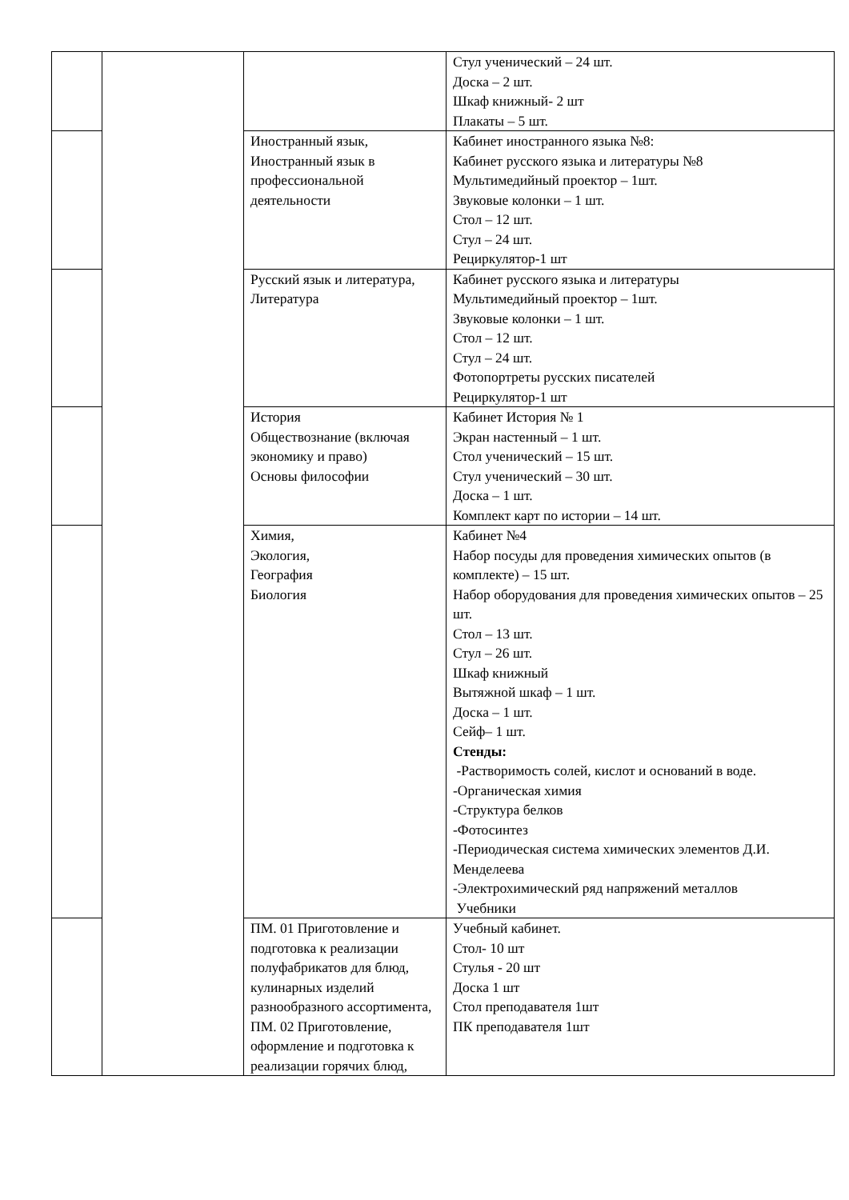| | | | Стул ученический – 24 шт. Доска – 2 шт. Шкаф книжный- 2 шт Плакаты – 5 шт. |
| | | Иностранный язык, Иностранный язык в профессиональной деятельности | Кабинет иностранного языка №8: Кабинет русского языка и литературы №8 Мультимедийный проектор – 1шт. Звуковые колонки – 1 шт. Стол – 12 шт. Стул – 24 шт. Рециркулятор-1 шт |
| | | Русский язык и литература, Литература | Кабинет русского языка и литературы Мультимедийный проектор – 1шт. Звуковые колонки – 1 шт. Стол – 12 шт. Стул – 24 шт. Фотопортреты русских писателей Рециркулятор-1 шт |
| | | История Обществознание (включая экономику и право) Основы философии | Кабинет История № 1 Экран настенный – 1 шт. Стол ученический – 15 шт. Стул ученический – 30 шт. Доска – 1 шт. Комплект карт по истории – 14 шт. |
| | | Химия, Экология, География Биология | Кабинет №4 Набор посуды для проведения химических опытов (в комплекте) – 15 шт. Набор оборудования для проведения химических опытов – 25 шт. Стол – 13 шт. Стул – 26 шт. Шкаф книжный Вытяжной шкаф – 1 шт. Доска – 1 шт. Сейф– 1 шт. Стенды: -Растворимость солей, кислот и оснований в воде. -Органическая химия -Структура белков -Фотосинтез -Периодическая система химических элементов Д.И. Менделеева -Электрохимический ряд напряжений металлов Учебники |
| | | ПМ. 01 Приготовление и подготовка к реализации полуфабрикатов для блюд, кулинарных изделий разнообразного ассортимента, ПМ. 02 Приготовление, оформление и подготовка к реализации горячих блюд, | Учебный кабинет. Стол- 10 шт Стулья - 20 шт Доска 1 шт Стол преподавателя 1шт ПК преподавателя 1шт |